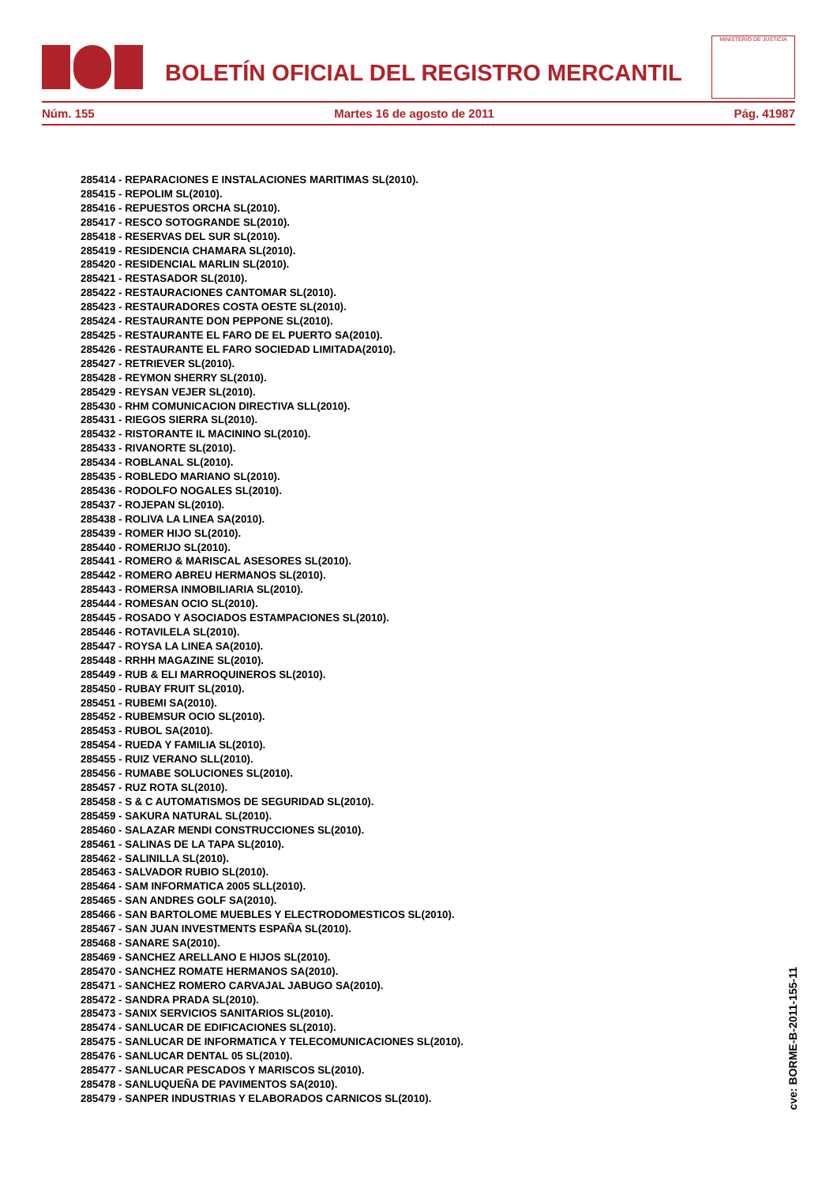BOLETÍN OFICIAL DEL REGISTRO MERCANTIL
MINISTERIO DE JUSTICIA
Núm. 155 Martes 16 de agosto de 2011 Pág. 41987
285414 - REPARACIONES E INSTALACIONES MARITIMAS SL(2010).
285415 - REPOLIM SL(2010).
285416 - REPUESTOS ORCHA SL(2010).
285417 - RESCO SOTOGRANDE SL(2010).
285418 - RESERVAS DEL SUR SL(2010).
285419 - RESIDENCIA CHAMARA SL(2010).
285420 - RESIDENCIAL MARLIN SL(2010).
285421 - RESTASADOR SL(2010).
285422 - RESTAURACIONES CANTOMAR SL(2010).
285423 - RESTAURADORES COSTA OESTE SL(2010).
285424 - RESTAURANTE DON PEPPONE SL(2010).
285425 - RESTAURANTE EL FARO DE EL PUERTO SA(2010).
285426 - RESTAURANTE EL FARO SOCIEDAD LIMITADA(2010).
285427 - RETRIEVER SL(2010).
285428 - REYMON SHERRY SL(2010).
285429 - REYSAN VEJER SL(2010).
285430 - RHM COMUNICACION DIRECTIVA SLL(2010).
285431 - RIEGOS SIERRA SL(2010).
285432 - RISTORANTE IL MACININO SL(2010).
285433 - RIVANORTE SL(2010).
285434 - ROBLANAL SL(2010).
285435 - ROBLEDO MARIANO SL(2010).
285436 - RODOLFO NOGALES SL(2010).
285437 - ROJEPAN SL(2010).
285438 - ROLIVA LA LINEA SA(2010).
285439 - ROMER HIJO SL(2010).
285440 - ROMERIJO SL(2010).
285441 - ROMERO & MARISCAL ASESORES SL(2010).
285442 - ROMERO ABREU HERMANOS SL(2010).
285443 - ROMERSA INMOBILIARIA SL(2010).
285444 - ROMESAN OCIO SL(2010).
285445 - ROSADO Y ASOCIADOS ESTAMPACIONES SL(2010).
285446 - ROTAVILELA SL(2010).
285447 - ROYSA LA LINEA SA(2010).
285448 - RRHH MAGAZINE SL(2010).
285449 - RUB & ELI MARROQUINEROS SL(2010).
285450 - RUBAY FRUIT SL(2010).
285451 - RUBEMI SA(2010).
285452 - RUBEMSUR OCIO SL(2010).
285453 - RUBOL SA(2010).
285454 - RUEDA Y FAMILIA SL(2010).
285455 - RUIZ VERANO SLL(2010).
285456 - RUMABE SOLUCIONES SL(2010).
285457 - RUZ ROTA SL(2010).
285458 - S & C AUTOMATISMOS DE SEGURIDAD SL(2010).
285459 - SAKURA NATURAL SL(2010).
285460 - SALAZAR MENDI CONSTRUCCIONES SL(2010).
285461 - SALINAS DE LA TAPA SL(2010).
285462 - SALINILLA SL(2010).
285463 - SALVADOR RUBIO SL(2010).
285464 - SAM INFORMATICA 2005 SLL(2010).
285465 - SAN ANDRES GOLF SA(2010).
285466 - SAN BARTOLOME MUEBLES Y ELECTRODOMESTICOS SL(2010).
285467 - SAN JUAN INVESTMENTS ESPAÑA SL(2010).
285468 - SANARE SA(2010).
285469 - SANCHEZ ARELLANO E HIJOS SL(2010).
285470 - SANCHEZ ROMATE HERMANOS SA(2010).
285471 - SANCHEZ ROMERO CARVAJAL JABUGO SA(2010).
285472 - SANDRA PRADA SL(2010).
285473 - SANIX SERVICIOS SANITARIOS SL(2010).
285474 - SANLUCAR DE EDIFICACIONES SL(2010).
285475 - SANLUCAR DE INFORMATICA Y TELECOMUNICACIONES SL(2010).
285476 - SANLUCAR DENTAL 05 SL(2010).
285477 - SANLUCAR PESCADOS Y MARISCOS SL(2010).
285478 - SANLUQUEÑA DE PAVIMENTOS SA(2010).
285479 - SANPER INDUSTRIAS Y ELABORADOS CARNICOS SL(2010).
cve: BORME-B-2011-155-11